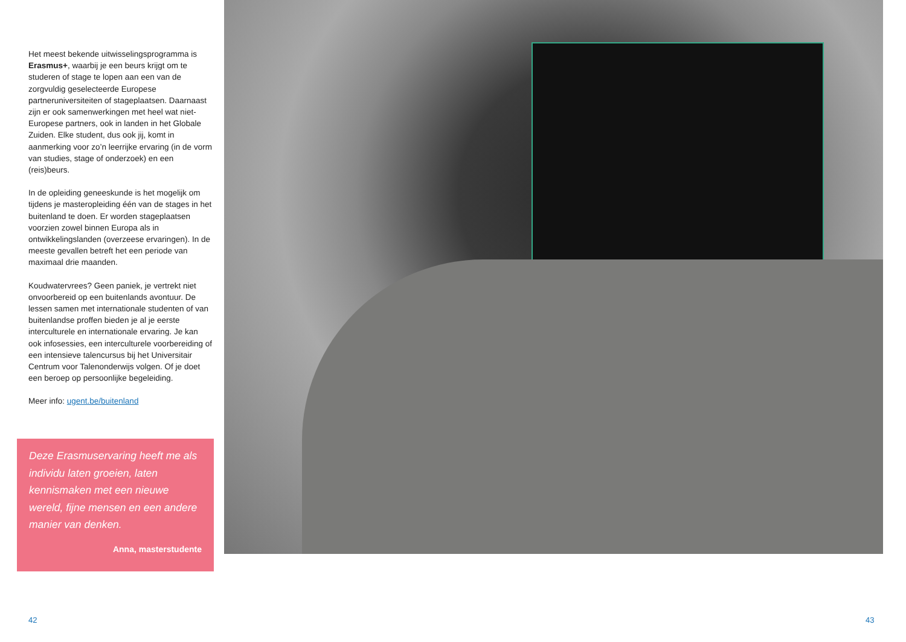Het meest bekende uitwisselingsprogramma is Erasmus+, waarbij je een beurs krijgt om te studeren of stage te lopen aan een van de zorgvuldig geselecteerde Europese partneruniversiteiten of stageplaatsen. Daarnaast zijn er ook samenwerkingen met heel wat niet-Europese partners, ook in landen in het Globale Zuiden. Elke student, dus ook jij, komt in aanmerking voor zo’n leerrijke ervaring (in de vorm van studies, stage of onderzoek) en een (reis)beurs.
In de opleiding geneeskunde is het mogelijk om tijdens je masteropleiding één van de stages in het buitenland te doen. Er worden stageplaatsen voorzien zowel binnen Europa als in ontwikkelingslanden (overzeese ervaringen). In de meeste gevallen betreft het een periode van maximaal drie maanden.
Koudwatervrees? Geen paniek, je vertrekt niet onvoorbereid op een buitenlands avontuur. De lessen samen met internationale studenten of van buitenlandse proffen bieden je al je eerste interculturele en internationale ervaring. Je kan ook infosessies, een interculturele voorbereiding of een intensieve talencursus bij het Universitair Centrum voor Talenonderwijs volgen. Of je doet een beroep op persoonlijke begeleiding.
Meer info: ugent.be/buitenland
Deze Erasmuservaring heeft me als individu laten groeien, laten kennismaken met een nieuwe wereld, fijne mensen en een andere manier van denken.
Anna, masterstudente
42 43